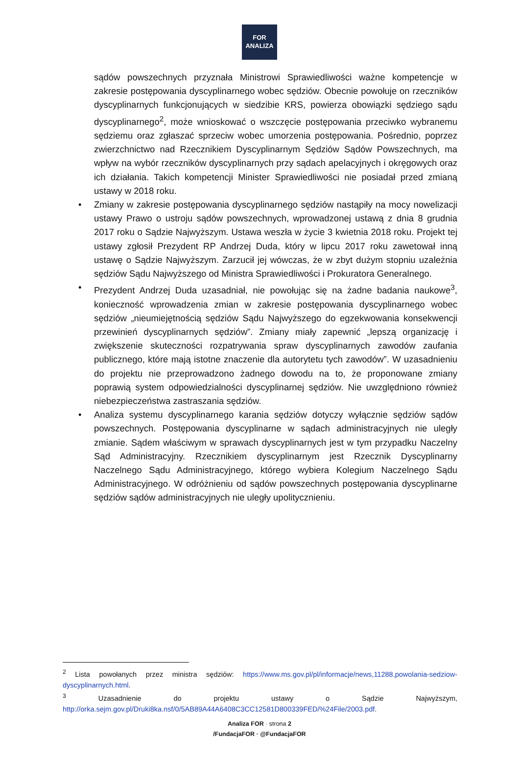FOR
ANALIZA
sądów powszechnych przyznała Ministrowi Sprawiedliwości ważne kompetencje w zakresie postępowania dyscyplinarnego wobec sędziów. Obecnie powołuje on rzeczników dyscyplinarnych funkcjonujących w siedzibie KRS, powierza obowiązki sędziego sądu dyscyplinarnego<sup>2</sup>, może wnioskować o wszczęcie postępowania przeciwko wybranemu sędziemu oraz zgłaszać sprzeciw wobec umorzenia postępowania. Pośrednio, poprzez zwierzchnictwo nad Rzecznikiem Dyscyplinarnym Sędziów Sądów Powszechnych, ma wpływ na wybór rzeczników dyscyplinarnych przy sądach apelacyjnych i okręgowych oraz ich działania. Takich kompetencji Minister Sprawiedliwości nie posiadał przed zmianą ustawy w 2018 roku.
• Zmiany w zakresie postępowania dyscyplinarnego sędziów nastąpiły na mocy nowelizacji ustawy Prawo o ustroju sądów powszechnych, wprowadzonej ustawą z dnia 8 grudnia 2017 roku o Sądzie Najwyższym. Ustawa weszła w życie 3 kwietnia 2018 roku. Projekt tej ustawy zgłosił Prezydent RP Andrzej Duda, który w lipcu 2017 roku zawetował inną ustawę o Sądzie Najwyższym. Zarzucił jej wówczas, że w zbyt dużym stopniu uzależnia sędziów Sądu Najwyższego od Ministra Sprawiedliwości i Prokuratora Generalnego.
• Prezydent Andrzej Duda uzasadniał, nie powołując się na żadne badania naukowe<sup>3</sup>, konieczność wprowadzenia zmian w zakresie postępowania dyscyplinarnego wobec sędziów „nieumiejętnością sędziów Sądu Najwyższego do egzekwowania konsekwencji przewinień dyscyplinarnych sędziów”. Zmiany miały zapewnić „lepszą organizację i zwiększenie skuteczności rozpatrywania spraw dyscyplinarnych zawodów zaufania publicznego, które mają istotne znaczenie dla autorytetu tych zawodów”. W uzasadnieniu do projektu nie przeprowadzono żadnego dowodu na to, że proponowane zmiany poprawią system odpowiedzialności dyscyplinarnej sędziów. Nie uwzględniono również niebezpieczeństwa zastraszania sędziów.
• Analiza systemu dyscyplinarnego karania sędziów dotyczy wyłącznie sędziów sądów powszechnych. Postępowania dyscyplinarne w sądach administracyjnych nie uległy zmianie. Sądem właściwym w sprawach dyscyplinarnych jest w tym przypadku Naczelny Sąd Administracyjny. Rzecznikiem dyscyplinarnym jest Rzecznik Dyscyplinarny Naczelnego Sądu Administracyjnego, którego wybiera Kolegium Naczelnego Sądu Administracyjnego. W odróżnieniu od sądów powszechnych postępowania dyscyplinarne sędziów sądów administracyjnych nie uległy upolitycznieniu.
<sup>2</sup> Lista powołanych przez ministra sędziów: https://www.ms.gov.pl/pl/informacje/news,11288,powolania-sedziow-dyscyplinarnych.html.
<sup>3</sup> Uzasadnienie do projektu ustawy o Sądzie Najwyższym, http://orka.sejm.gov.pl/Druki8ka.nsf/0/5AB89A44A6408C3CC12581D800339FED/%24File/2003.pdf.
Analiza FOR · strona 2
/FundacjaFOR · @FundacjaFOR